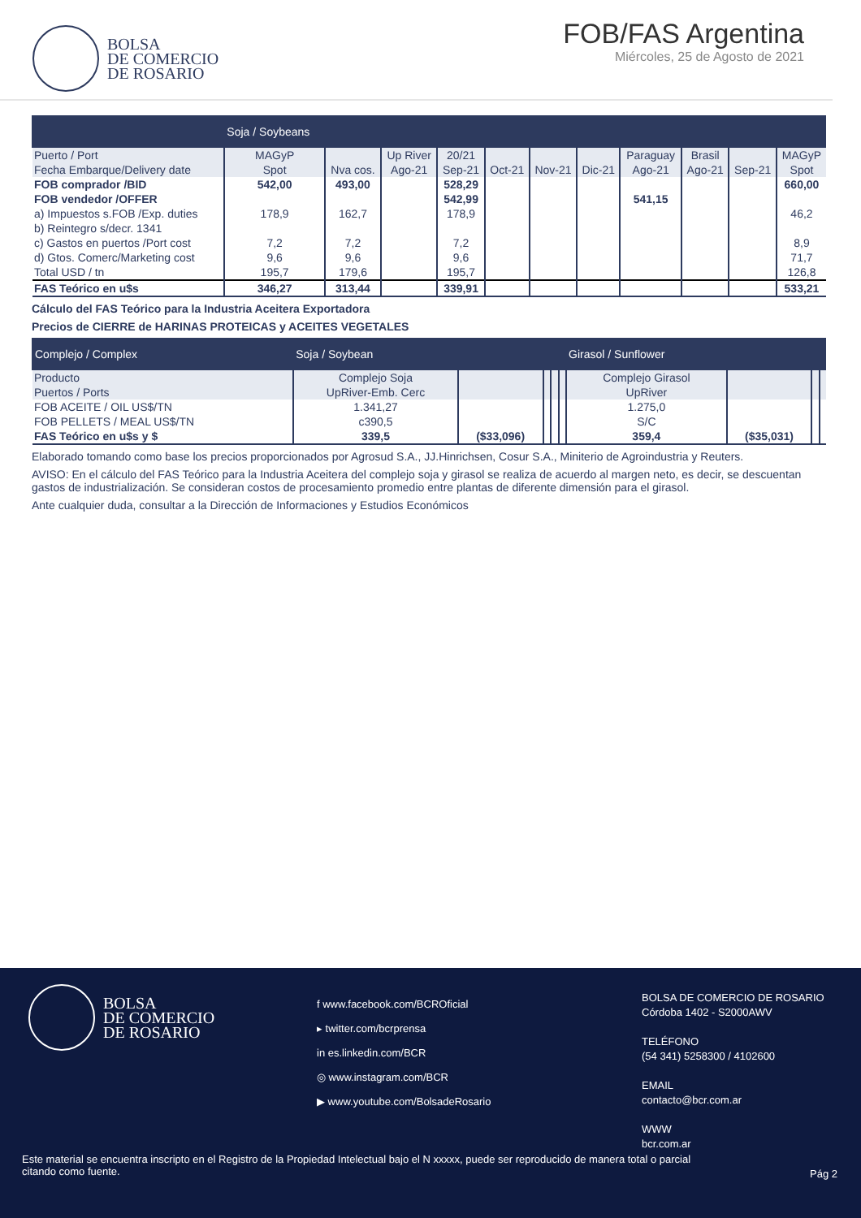BOLSA
DE COMERCIO
DE ROSARIO
FOB/FAS Argentina
Miércoles, 25 de Agosto de 2021
| | Soja / Soybeans | | | | | | | | | | |
| --- | --- | --- | --- | --- | --- | --- | --- | --- | --- | --- | --- |
| Puerto / Port | MAGyP | | Up River | 20/21 | | | | Paraguay | Brasil | | MAGyP |
| Fecha Embarque/Delivery date | Spot | Nva cos. | Ago-21 | Sep-21 | Oct-21 | Nov-21 | Dic-21 | Ago-21 | Ago-21 | Sep-21 | Spot |
| FOB comprador /BID | 542,00 | 493,00 | | 528,29 | | | | | | | 660,00 |
| FOB vendedor /OFFER | | | | 542,99 | | | | 541,15 | | | |
| a) Impuestos s.FOB /Exp. duties | 178,9 | 162,7 | | 178,9 | | | | | | | 46,2 |
| b) Reintegro s/decr. 1341 | | | | | | | | | | | |
| c) Gastos en puertos /Port cost | 7,2 | 7,2 | | 7,2 | | | | | | | 8,9 |
| d) Gtos. Comerc/Marketing cost | 9,6 | 9,6 | | 9,6 | | | | | | | 71,7 |
| Total USD / tn | 195,7 | 179,6 | | 195,7 | | | | | | | 126,8 |
| FAS Teórico en u$s | 346,27 | 313,44 | | 339,91 | | | | | | | 533,21 |
Cálculo del FAS Teórico para la Industria Aceitera Exportadora
Precios de CIERRE de HARINAS PROTEICAS y ACEITES VEGETALES
| Complejo / Complex | Soja / Soybean | | | | | Girasol / Sunflower | | | |
| --- | --- | --- | --- | --- | --- | --- | --- | --- | --- |
| Producto | Complejo Soja | | | | | Complejo Girasol | | | |
| Puertos / Ports | UpRiver-Emb. Cerc | | | | | UpRiver | | | |
| FOB ACEITE / OIL US$/TN | 1.341,27 | | | | | 1.275,0 | | | |
| FOB PELLETS / MEAL US$/TN | c390,5 | | | | | S/C | | | |
| FAS Teórico en u$s y $ | 339,5 | ($33,096) | | | | 359,4 | ($35,031) | | |
Elaborado tomando como base los precios proporcionados por Agrosud S.A., JJ.Hinrichsen, Cosur S.A., Miniterio de Agroindustria y Reuters.
AVISO: En el cálculo del FAS Teórico para la Industria Aceitera del complejo soja y girasol se realiza de acuerdo al margen neto, es decir, se descuentan gastos de industrialización. Se consideran costos de procesamiento promedio entre plantas de diferente dimensión para el girasol.
Ante cualquier duda, consultar a la Dirección de Informaciones y Estudios Económicos
BOLSA
DE COMERCIO
DE ROSARIO
f www.facebook.com/BCROficial
▸ twitter.com/bcrprensa
in es.linkedin.com/BCR
◎ www.instagram.com/BCR
▶ www.youtube.com/BolsadeRosario
BOLSA DE COMERCIO DE ROSARIO
Córdoba 1402 - S2000AWV
TELÉFONO
(54 341) 5258300 / 4102600
EMAIL
contacto@bcr.com.ar
WWW
bcr.com.ar
Este material se encuentra inscripto en el Registro de la Propiedad Intelectual bajo el N xxxxx, puede ser reproducido de manera total o parcial citando como fuente.
Pág 2